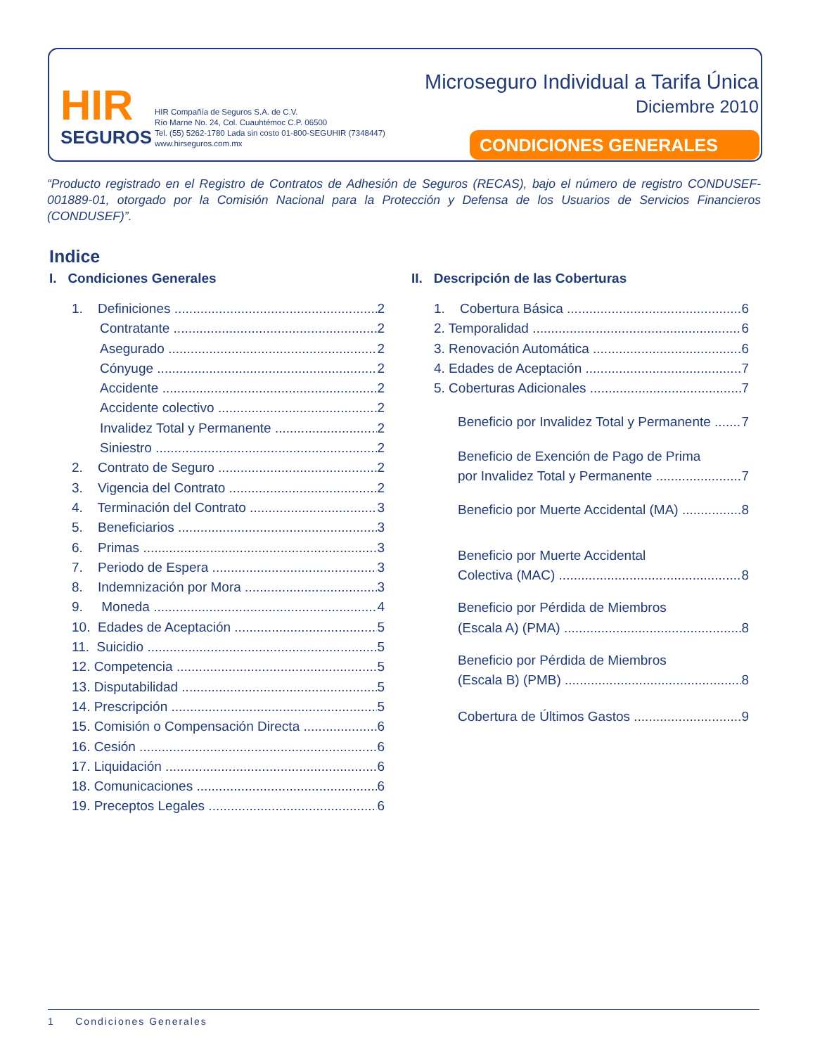HIR
SEGUROS
HIR Compañía de Seguros S.A. de C.V.
Río Marne No. 24, Col. Cuauhtémoc C.P. 06500
Tel. (55) 5262-1780 Lada sin costo 01-800-SEGUHIR (7348447)
www.hirseguros.com.mx
Microseguro Individual a Tarifa Única
Diciembre 2010
CONDICIONES GENERALES
“Producto registrado en el Registro de Contratos de Adhesión de Seguros (RECAS), bajo el número de registro CONDUSEF-001889-01, otorgado por la Comisión Nacional para la Protección y Defensa de los Usuarios de Servicios Financieros (CONDUSEF)”.
Indice
I. Condiciones Generales
1. Definiciones 2
Contratante 2
Asegurado 2
Cónyuge 2
Accidente 2
Accidente colectivo 2
Invalidez Total y Permanente 2
Siniestro 2
2. Contrato de Seguro 2
3. Vigencia del Contrato 2
4. Terminación del Contrato 3
5. Beneficiarios 3
6. Primas 3
7. Periodo de Espera 3
8. Indemnización por Mora 3
9. Moneda 4
10. Edades de Aceptación 5
11. Suicidio 5
12. Competencia 5
13. Disputabilidad 5
14. Prescripción 5
15. Comisión o Compensación Directa 6
16. Cesión 6
17. Liquidación 6
18. Comunicaciones 6
19. Preceptos Legales 6
II. Descripción de las Coberturas
1. Cobertura Básica 6
2. Temporalidad 6
3. Renovación Automática 6
4. Edades de Aceptación 7
5. Coberturas Adicionales 7
Beneficio por Invalidez Total y Permanente 7
Beneficio de Exención de Pago de Prima
por Invalidez Total y Permanente 7
Beneficio por Muerte Accidental (MA) 8
Beneficio por Muerte Accidental
Colectiva (MAC) 8
Beneficio por Pérdida de Miembros
(Escala A) (PMA) 8
Beneficio por Pérdida de Miembros
(Escala B) (PMB) 8
Cobertura de Últimos Gastos 9
1 Condiciones Generales